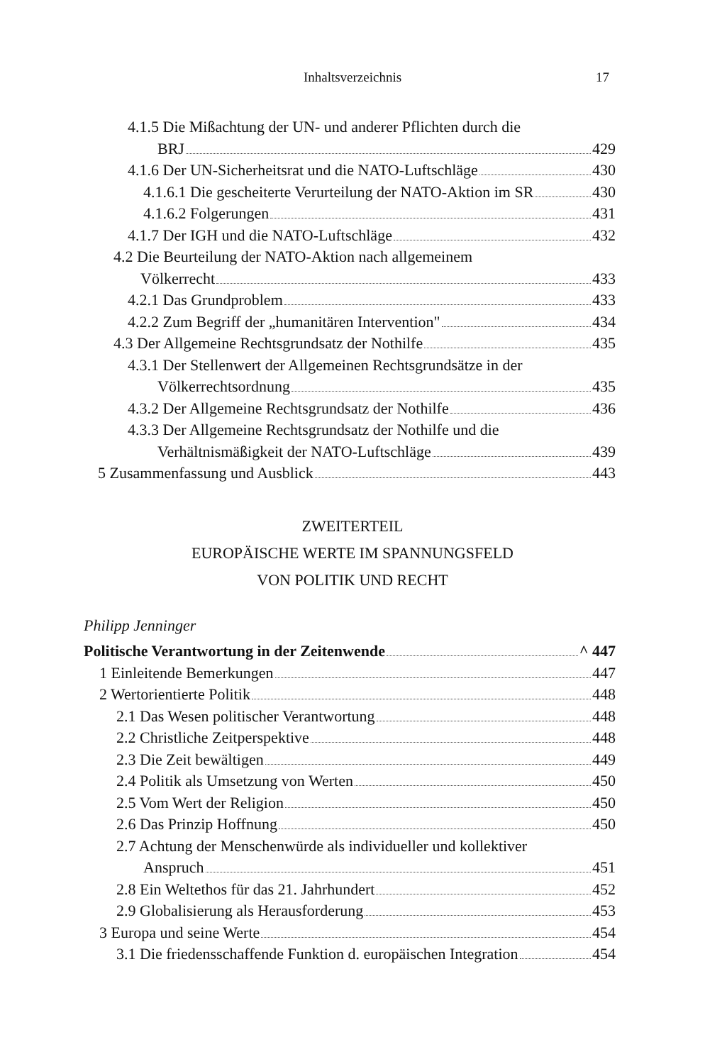Inhaltsverzeichnis
17
4.1.5 Die Mißachtung der UN- und anderer Pflichten durch die
BRJ 429
4.1.6 Der UN-Sicherheitsrat und die NATO-Luftschläge 430
4.1.6.1 Die gescheiterte Verurteilung der NATO-Aktion im SR 430
4.1.6.2 Folgerungen 431
4.1.7 Der IGH und die NATO-Luftschläge 432
4.2 Die Beurteilung der NATO-Aktion nach allgemeinem
Völkerrecht 433
4.2.1 Das Grundproblem 433
4.2.2 Zum Begriff der „humanitären Intervention" 434
4.3 Der Allgemeine Rechtsgrundsatz der Nothilfe 435
4.3.1 Der Stellenwert der Allgemeinen Rechtsgrundsätze in der
Völkerrechtsordnung 435
4.3.2 Der Allgemeine Rechtsgrundsatz der Nothilfe 436
4.3.3 Der Allgemeine Rechtsgrundsatz der Nothilfe und die
Verhältnismäßigkeit der NATO-Luftschläge 439
5 Zusammenfassung und Ausblick 443
ZWEITERTEIL
EUROPÄISCHE WERTE IM SPANNUNGSFELD
VON POLITIK UND RECHT
Philipp Jenninger
Politische Verantwortung in der Zeitenwende ^ 447
1 Einleitende Bemerkungen 447
2 Wertorientierte Politik 448
2.1 Das Wesen politischer Verantwortung 448
2.2 Christliche Zeitperspektive 448
2.3 Die Zeit bewältigen 449
2.4 Politik als Umsetzung von Werten 450
2.5 Vom Wert der Religion 450
2.6 Das Prinzip Hoffnung 450
2.7 Achtung der Menschenwürde als individueller und kollektiver
Anspruch 451
2.8 Ein Weltethos für das 21. Jahrhundert 452
2.9 Globalisierung als Herausforderung 453
3 Europa und seine Werte 454
3.1 Die friedensschaffende Funktion d. europäischen Integration 454